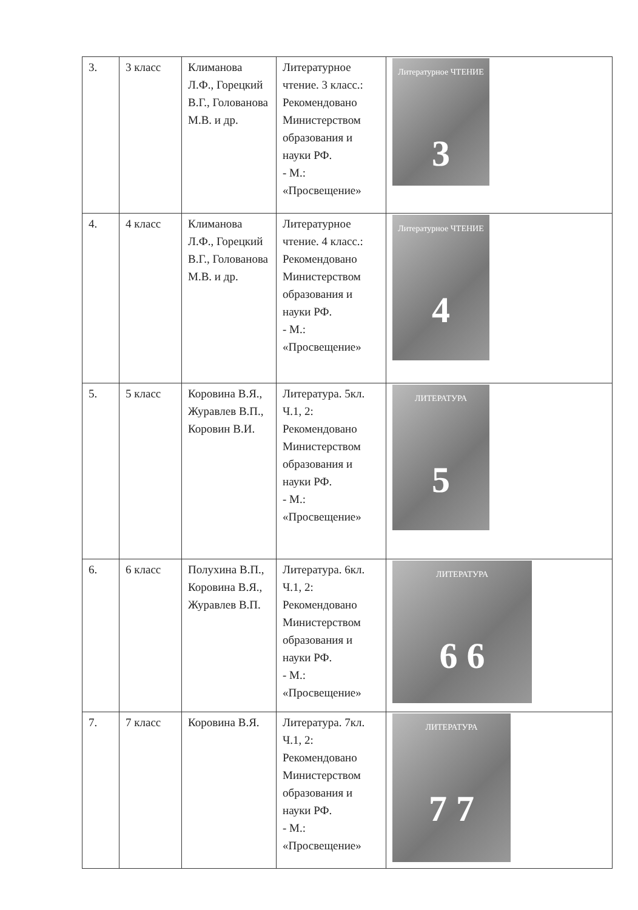| 3. | 3 класс | Климанова Л.Ф., Горецкий В.Г., Голованова М.В. и др. | Литературное чтение. 3 класс.: Рекомендовано Министерством образования и науки РФ. - М.: «Просвещение» | Литературное ЧТЕНИЕ 3 |
| 4. | 4 класс | Климанова Л.Ф., Горецкий В.Г., Голованова М.В. и др. | Литературное чтение. 4 класс.: Рекомендовано Министерством образования и науки РФ. - М.: «Просвещение» | Литературное ЧТЕНИЕ 4 |
| 5. | 5 класс | Коровина В.Я., Журавлев В.П., Коровин В.И. | Литература. 5кл. Ч.1, 2: Рекомендовано Министерством образования и науки РФ. - М.: «Просвещение» | ЛИТЕРАТУРА 5 |
| 6. | 6 класс | Полухина В.П., Коровина В.Я., Журавлев В.П. | Литература. 6кл. Ч.1, 2: Рекомендовано Министерством образования и науки РФ. - М.: «Просвещение» | ЛИТЕРАТУРА 6 6 |
| 7. | 7 класс | Коровина В.Я. | Литература. 7кл. Ч.1, 2: Рекомендовано Министерством образования и науки РФ. - М.: «Просвещение» | ЛИТЕРАТУРА 7 7 |